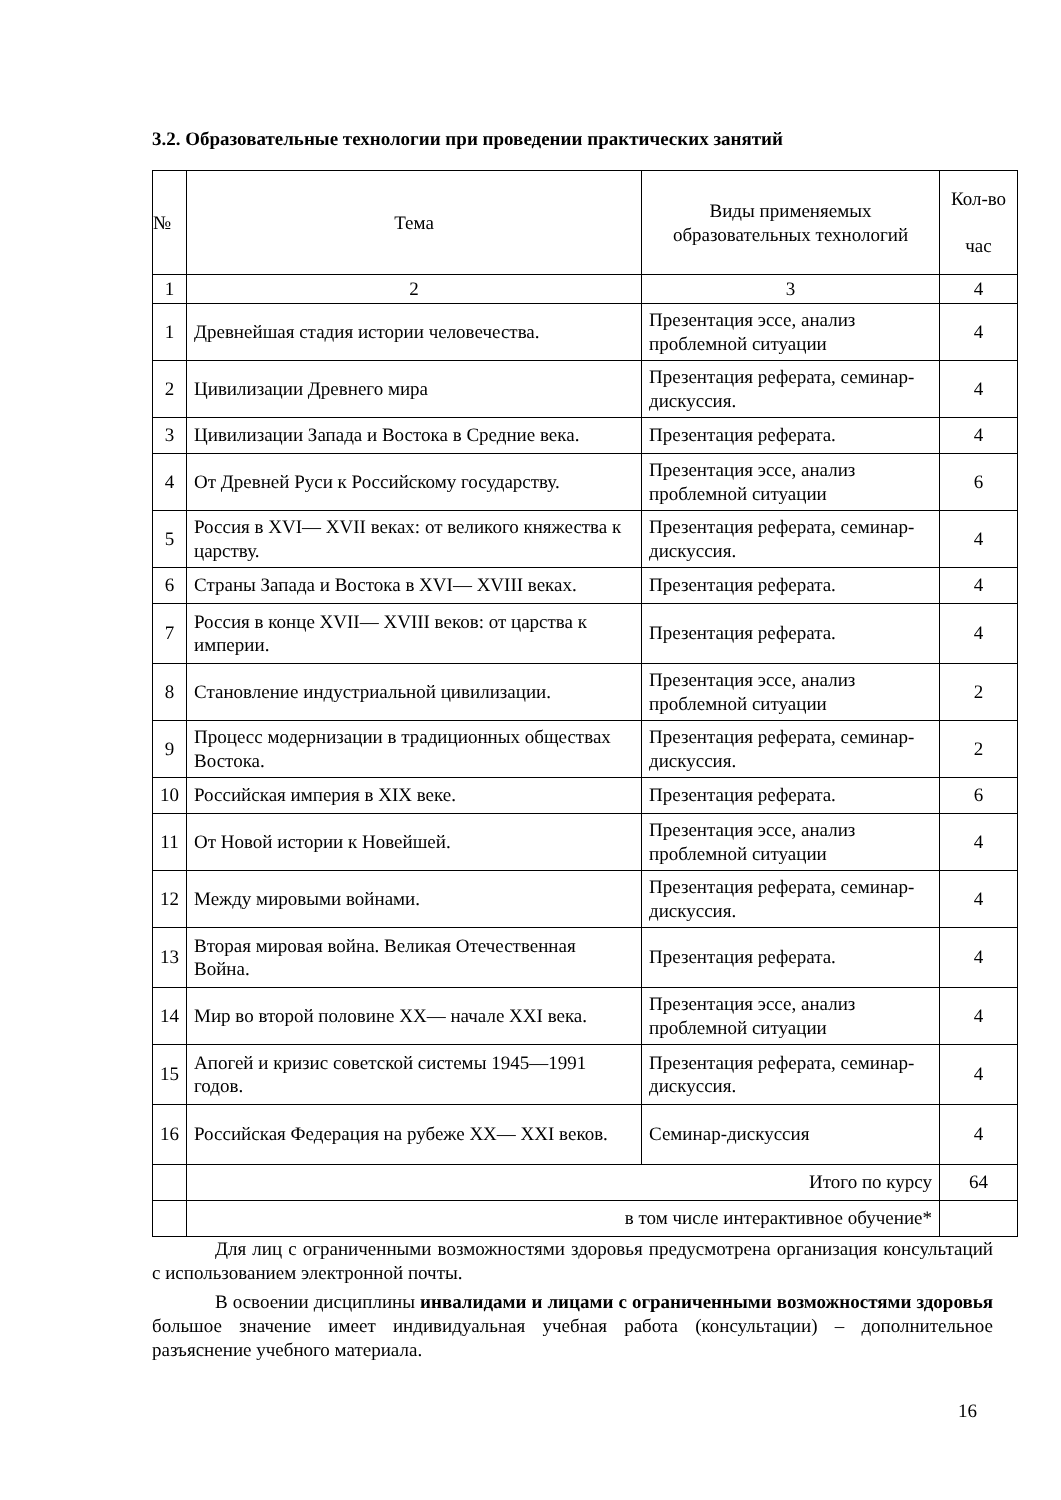3.2. Образовательные технологии при проведении практических занятий
| № | Тема | Виды применяемых образовательных технологий | Кол-во час |
| --- | --- | --- | --- |
| 1 | 2 | 3 | 4 |
| 1 | Древнейшая стадия истории человечества. | Презентация эссе, анализ проблемной ситуации | 4 |
| 2 | Цивилизации Древнего мира | Презентация реферата, семинар-дискуссия. | 4 |
| 3 | Цивилизации Запада и Востока в Средние века. | Презентация реферата. | 4 |
| 4 | От Древней Руси к Российскому государству. | Презентация эссе, анализ проблемной ситуации | 6 |
| 5 | Россия в XVI— XVII веках: от великого княжества к царству. | Презентация реферата, семинар-дискуссия. | 4 |
| 6 | Страны Запада и Востока в XVI— XVIII веках. | Презентация реферата. | 4 |
| 7 | Россия в конце XVII— XVIII веков: от царства к империи. | Презентация реферата. | 4 |
| 8 | Становление индустриальной цивилизации. | Презентация эссе, анализ проблемной ситуации | 2 |
| 9 | Процесс модернизации в традиционных обществах Востока. | Презентация реферата, семинар-дискуссия. | 2 |
| 10 | Российская империя в XIX веке. | Презентация реферата. | 6 |
| 11 | От Новой истории к Новейшей. | Презентация эссе, анализ проблемной ситуации | 4 |
| 12 | Между мировыми войнами. | Презентация реферата, семинар-дискуссия. | 4 |
| 13 | Вторая мировая война. Великая Отечественная Война. | Презентация реферата. | 4 |
| 14 | Мир во второй половине XX— начале XXI века. | Презентация эссе, анализ проблемной ситуации | 4 |
| 15 | Апогей и кризис советской системы 1945—1991 годов. | Презентация реферата, семинар-дискуссия. | 4 |
| 16 | Российская Федерация на рубеже XX— XXI веков. | Семинар-дискуссия | 4 |
| | Итого по курсу | | 64 |
| | в том числе интерактивное обучение* | | |
Для лиц с ограниченными возможностями здоровья предусмотрена организация консультаций с использованием электронной почты.
В освоении дисциплины инвалидами и лицами с ограниченными возможностями здоровья большое значение имеет индивидуальная учебная работа (консультации) – дополнительное разъяснение учебного материала.
16